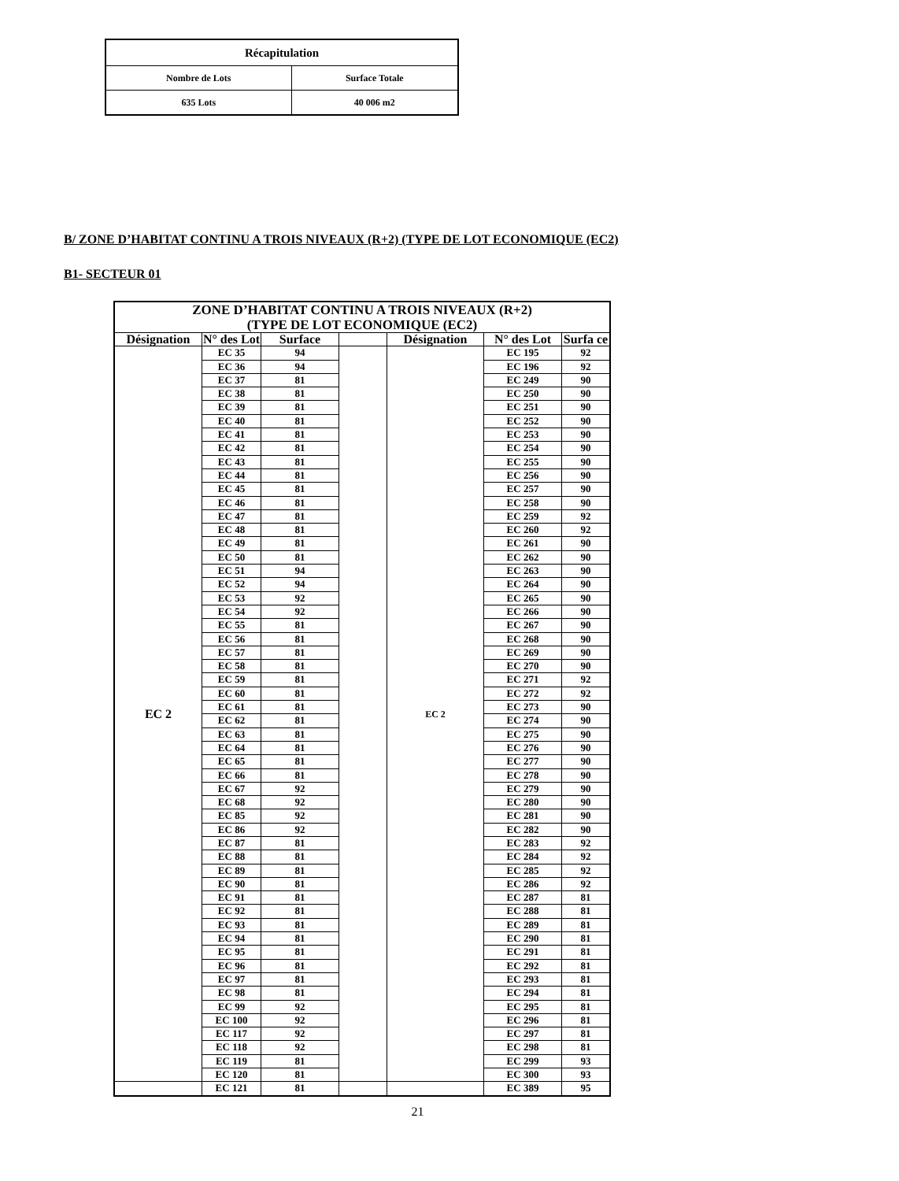| Récapitulation | |
| --- | --- |
| Nombre de Lots | Surface Totale |
| 635 Lots | 40 006 m2 |
B/ ZONE D’HABITAT CONTINU A TROIS NIVEAUX (R+2) (TYPE DE LOT ECONOMIQUE (EC2)
B1- SECTEUR 01
| ZONE D’HABITAT CONTINU A TROIS NIVEAUX (R+2) (TYPE DE LOT ECONOMIQUE (EC2) | | | | | | |
| Désignation | N° des Lot | Surface | | Désignation | N° des Lot | Surfa ce |
| EC 2 | EC 35 | 94 | | EC 2 | EC 195 | 92 |
| | EC 36 | 94 | | | EC 196 | 92 |
| | EC 37 | 81 | | | EC 249 | 90 |
| | EC 38 | 81 | | | EC 250 | 90 |
| | EC 39 | 81 | | | EC 251 | 90 |
| | EC 40 | 81 | | | EC 252 | 90 |
| | EC 41 | 81 | | | EC 253 | 90 |
| | EC 42 | 81 | | | EC 254 | 90 |
| | EC 43 | 81 | | | EC 255 | 90 |
| | EC 44 | 81 | | | EC 256 | 90 |
| | EC 45 | 81 | | | EC 257 | 90 |
| | EC 46 | 81 | | | EC 258 | 90 |
| | EC 47 | 81 | | | EC 259 | 92 |
| | EC 48 | 81 | | | EC 260 | 92 |
| | EC 49 | 81 | | | EC 261 | 90 |
| | EC 50 | 81 | | | EC 262 | 90 |
| | EC 51 | 94 | | | EC 263 | 90 |
| | EC 52 | 94 | | | EC 264 | 90 |
| | EC 53 | 92 | | | EC 265 | 90 |
| | EC 54 | 92 | | | EC 266 | 90 |
| | EC 55 | 81 | | | EC 267 | 90 |
| | EC 56 | 81 | | | EC 268 | 90 |
| | EC 57 | 81 | | | EC 269 | 90 |
| | EC 58 | 81 | | | EC 270 | 90 |
| | EC 59 | 81 | | | EC 271 | 92 |
| | EC 60 | 81 | | | EC 272 | 92 |
| | EC 61 | 81 | | | EC 273 | 90 |
| | EC 62 | 81 | | | EC 274 | 90 |
| | EC 63 | 81 | | | EC 275 | 90 |
| | EC 64 | 81 | | | EC 276 | 90 |
| | EC 65 | 81 | | | EC 277 | 90 |
| | EC 66 | 81 | | | EC 278 | 90 |
| | EC 67 | 92 | | | EC 279 | 90 |
| | EC 68 | 92 | | | EC 280 | 90 |
| | EC 85 | 92 | | | EC 281 | 90 |
| | EC 86 | 92 | | | EC 282 | 90 |
| | EC 87 | 81 | | | EC 283 | 92 |
| | EC 88 | 81 | | | EC 284 | 92 |
| | EC 89 | 81 | | | EC 285 | 92 |
| | EC 90 | 81 | | | EC 286 | 92 |
| | EC 91 | 81 | | | EC 287 | 81 |
| | EC 92 | 81 | | | EC 288 | 81 |
| | EC 93 | 81 | | | EC 289 | 81 |
| | EC 94 | 81 | | | EC 290 | 81 |
| | EC 95 | 81 | | | EC 291 | 81 |
| | EC 96 | 81 | | | EC 292 | 81 |
| | EC 97 | 81 | | | EC 293 | 81 |
| | EC 98 | 81 | | | EC 294 | 81 |
| | EC 99 | 92 | | | EC 295 | 81 |
| | EC 100 | 92 | | | EC 296 | 81 |
| | EC 117 | 92 | | | EC 297 | 81 |
| | EC 118 | 92 | | | EC 298 | 81 |
| | EC 119 | 81 | | | EC 299 | 93 |
| | EC 120 | 81 | | | EC 300 | 93 |
| | EC 121 | 81 | | | EC 389 | 95 |
21